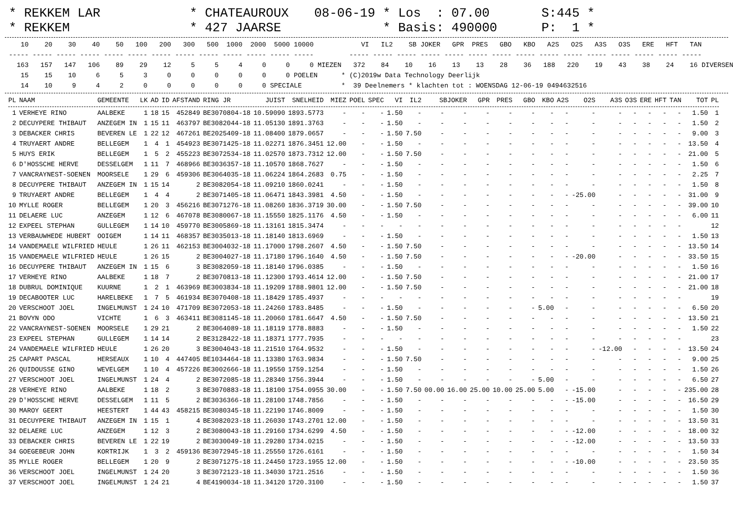* REKKEM LAR * REKKEM
* CHATEAUROUX * 427 JAARSE
08-06-19 * Los : 07.00 * Basis: 490000
S:445 * P: 1 *
   10    20    30    40    50   100   200   300   500  1000  2000  5000 10000            VI   IL2    SB JOKER   GPR  PRES   GBO   KBO   A2S   O2S   A3S   O3S   ERE   HFT   TAN
----- ----- ----- ----- ----- ----- ----- ----- ----- ----- ----- ----- -----         ----- ----- ----- ----- ----- ----- ----- ----- ----- ----- ----- ----- ----- ----- -----
  163   157   147   106    89    29    12     5     5     4     0     0     0 MIEZEN   372    84    10    16    13    13    28    36   188   220    19    43    38    24    16 DIVERSEN
   15    15    10     6     5     3     0     0     0     0     0     0 POELEN      * (C)2019w Data Technology Deerlijk
   14    10     9     4     2     0     0     0     0     0     0 SPECIALE          *  39 Deelnemers * klachten tot : WOENSDAG 12-06-19 0494632516
| PL | NAAM | GEMEENTE | LK | AD | ID | AFSTAND | RING JR | JUIST | SNELHEID | MIEZ | POEL | SPEC | VI | IL2 | SBJOKER | | GPR | PRES | GBO | KBO | A2S | O2S | A3S | O3S | ERE | HFT | TAN | TOT | PL |
| --- | --- | --- | --- | --- | --- | --- | --- | --- | --- | --- | --- | --- | --- | --- | --- | --- | --- | --- | --- | --- | --- | --- | --- | --- | --- | --- | --- | --- | --- |
| 1 | VERHEYE RINO | AALBEKE | 1 | 18 | 15 | 452849 | BE3070804-18 | 10.59090 | 1893.5773 | - | - | - | 1.50 | - | - | - | - | - | - | - | - | - | - | - | - | - | - | 1.50 | 1 |
| 2 | DECUYPERE THIBAUT | ANZEGEM IN | 1 | 15 | 11 | 463797 | BE3082044-18 | 11.05130 | 1891.3763 | - | - | - | 1.50 | - | - | - | - | - | - | - | - | - | - | - | - | - | - | 1.50 | 2 |
| 3 | DEBACKER CHRIS | BEVEREN LE | 1 | 22 | 12 | 467261 | BE2025409-18 | 11.08400 | 1879.0657 | - | - | - | 1.50 | 7.50 | - | - | - | - | - | - | - | - | - | - | - | - | - | 9.00 | 3 |
| 4 | TRUYAERT ANDRE | BELLEGEM | 1 | 4 | 1 | 454923 | BE3071425-18 | 11.02271 | 1876.3451 | 12.00 | - | - | 1.50 | - | - | - | - | - | - | - | - | - | - | - | - | - | - | 13.50 | 4 |
| 5 | HUYS ERIK | BELLEGEM | 1 | 5 | 2 | 455223 | BE3072534-18 | 11.02570 | 1873.7312 | 12.00 | - | - | 1.50 | 7.50 | - | - | - | - | - | - | - | - | - | - | - | - | - | 21.00 | 5 |
| 6 | D'HOSSCHE HERVE | DESSELGEM | 1 | 11 | 7 | 468966 | BE3036357-18 | 11.10570 | 1868.7627 | - | - | - | 1.50 | - | - | - | - | - | - | - | - | - | - | - | - | - | - | 1.50 | 6 |
| 7 | VANCRAYNEST-SOENEN | MOORSELE | 1 | 29 | 6 | 459306 | BE3064035-18 | 11.06224 | 1864.2683 | 0.75 | - | - | 1.50 | - | - | - | - | - | - | - | - | - | - | - | - | - | - | 2.25 | 7 |
| 8 | DECUYPERE THIBAUT | ANZEGEM IN | 1 | 15 | 14 | 2 | BE3082054-18 | 11.09210 | 1860.0241 | - | - | - | 1.50 | - | - | - | - | - | - | - | - | - | - | - | - | - | - | 1.50 | 8 |
| 9 | TRUYAERT ANDRE | BELLEGEM | 1 | 4 | 4 | 2 | BE3071405-18 | 11.06471 | 1843.3981 | 4.50 | - | - | 1.50 | - | - | - | - | - | - | - | - | -25.00 | - | - | - | - | - | 31.00 | 9 |
| 10 | MYLLE ROGER | BELLEGEM | 1 | 20 | 3 | 456216 | BE3071276-18 | 11.08260 | 1836.3719 | 30.00 | - | - | 1.50 | 7.50 | - | - | - | - | - | - | - | - | - | - | - | - | - | 39.00 | 10 |
| 11 | DELAERE LUC | ANZEGEM | 1 | 12 | 6 | 467078 | BE3080067-18 | 11.15550 | 1825.1176 | 4.50 | - | - | 1.50 | - | - | - | - | - | - | - | - | - | - | - | - | - | - | 6.00 | 11 |
| 12 | EXPEEL STEPHAN | GULLEGEM | 1 | 14 | 10 | 459770 | BE3005869-18 | 11.13161 | 1815.3474 | - | - | - | - | - | - | - | - | - | - | - | - | - | - | - | - | - | - | | 12 |
| 13 | VERBAUWHEDE HUBERT | OOIGEM | 1 | 14 | 11 | 468357 | BE3035013-18 | 11.18140 | 1813.6969 | - | - | - | 1.50 | - | - | - | - | - | - | - | - | - | - | - | - | - | - | 1.50 | 13 |
| 14 | VANDEMAELE WILFRIED | HEULE | 1 | 26 | 11 | 462153 | BE3004032-18 | 11.17000 | 1798.2607 | 4.50 | - | - | 1.50 | 7.50 | - | - | - | - | - | - | - | - | - | - | - | - | - | 13.50 | 14 |
| 15 | VANDEMAELE WILFRIED | HEULE | 1 | 26 | 15 | 2 | BE3004027-18 | 11.17180 | 1796.1640 | 4.50 | - | - | 1.50 | 7.50 | - | - | - | - | - | - | - | -20.00 | - | - | - | - | - | 33.50 | 15 |
| 16 | DECUYPERE THIBAUT | ANZEGEM IN | 1 | 15 | 6 | 3 | BE3082059-18 | 11.18140 | 1796.0385 | - | - | - | 1.50 | - | - | - | - | - | - | - | - | - | - | - | - | - | - | 1.50 | 16 |
| 17 | VERHEYE RINO | AALBEKE | 1 | 18 | 7 | 2 | BE3070813-18 | 11.12300 | 1793.4614 | 12.00 | - | - | 1.50 | 7.50 | - | - | - | - | - | - | - | - | - | - | - | - | - | 21.00 | 17 |
| 18 | DUBRUL DOMINIQUE | KUURNE | 1 | 2 | 1 | 463969 | BE3003834-18 | 11.19209 | 1788.9801 | 12.00 | - | - | 1.50 | 7.50 | - | - | - | - | - | - | - | - | - | - | - | - | - | 21.00 | 18 |
| 19 | DECABOOTER LUC | HARELBEKE | 1 | 7 | 5 | 461934 | BE3070408-18 | 11.18429 | 1785.4937 | - | - | - | - | - | - | - | - | - | - | - | - | - | - | - | - | - | - | | 19 |
| 20 | VERSCHOOT JOEL | INGELMUNST | 1 | 24 | 10 | 471709 | BE3072053-18 | 11.24260 | 1783.8485 | - | - | - | 1.50 | - | - | - | - | - | - | 5.00 | - | - | - | - | - | - | - | 6.50 | 20 |
| 21 | BOVYN ODO | VICHTE | 1 | 6 | 3 | 463411 | BE3081145-18 | 11.20060 | 1781.6647 | 4.50 | - | - | 1.50 | 7.50 | - | - | - | - | - | - | - | - | - | - | - | - | - | 13.50 | 21 |
| 22 | VANCRAYNEST-SOENEN | MOORSELE | 1 | 29 | 21 | 2 | BE3064089-18 | 11.18119 | 1778.8883 | - | - | - | 1.50 | - | - | - | - | - | - | - | - | - | - | - | - | - | - | 1.50 | 22 |
| 23 | EXPEEL STEPHAN | GULLEGEM | 1 | 14 | 14 | 2 | BE3128422-18 | 11.18371 | 1777.7935 | - | - | - | - | - | - | - | - | - | - | - | - | - | - | - | - | - | - | | 23 |
| 24 | VANDEMAELE WILFRIED | HEULE | 1 | 26 | 20 | 3 | BE3004043-18 | 11.21510 | 1764.9532 | - | - | - | 1.50 | - | - | - | - | - | - | - | - | - | -12.00 | - | - | - | - | 13.50 | 24 |
| 25 | CAPART PASCAL | HERSEAUX | 1 | 10 | 4 | 447405 | BE1034464-18 | 11.13380 | 1763.9834 | - | - | - | 1.50 | 7.50 | - | - | - | - | - | - | - | - | - | - | - | - | - | 9.00 | 25 |
| 26 | QUIDOUSSE GINO | WEVELGEM | 1 | 10 | 4 | 457226 | BE3002666-18 | 11.19550 | 1759.1254 | - | - | - | 1.50 | - | - | - | - | - | - | - | - | - | - | - | - | - | - | 1.50 | 26 |
| 27 | VERSCHOOT JOEL | INGELMUNST | 1 | 24 | 4 | 2 | BE3072085-18 | 11.28340 | 1756.3944 | - | - | - | 1.50 | - | - | - | - | - | - | 5.00 | - | - | - | - | - | - | - | 6.50 | 27 |
| 28 | VERHEYE RINO | AALBEKE | 1 | 18 | 2 | 3 | BE3070883-18 | 11.18100 | 1754.0955 | 30.00 | - | - | 1.50 | 7.50 | 00.00 | 16.00 | 25.00 | 10.00 | 25.00 | 5.00 | - | -15.00 | - | - | - | - | - | 235.00 | 28 |
| 29 | D'HOSSCHE HERVE | DESSELGEM | 1 | 11 | 5 | 2 | BE3036366-18 | 11.28100 | 1748.7856 | - | - | - | 1.50 | - | - | - | - | - | - | - | - | -15.00 | - | - | - | - | - | 16.50 | 29 |
| 30 | MAROY GEERT | HEESTERT | 1 | 44 | 43 | 458215 | BE3080345-18 | 11.22190 | 1746.8009 | - | - | - | 1.50 | - | - | - | - | - | - | - | - | - | - | - | - | - | - | 1.50 | 30 |
| 31 | DECUYPERE THIBAUT | ANZEGEM IN | 1 | 15 | 1 | 4 | BE3082023-18 | 11.26030 | 1743.2701 | 12.00 | - | - | 1.50 | - | - | - | - | - | - | - | - | - | - | - | - | - | - | 13.50 | 31 |
| 32 | DELAERE LUC | ANZEGEM | 1 | 12 | 3 | 2 | BE3080043-18 | 11.29160 | 1734.6299 | 4.50 | - | - | 1.50 | - | - | - | - | - | - | - | - | -12.00 | - | - | - | - | - | 18.00 | 32 |
| 33 | DEBACKER CHRIS | BEVEREN LE | 1 | 22 | 19 | 2 | BE3030049-18 | 11.29280 | 1734.0215 | - | - | - | 1.50 | - | - | - | - | - | - | - | - | -12.00 | - | - | - | - | - | 13.50 | 33 |
| 34 | GOEGEBEUR JOHN | KORTRIJK | 1 | 3 | 2 | 459136 | BE3072945-18 | 11.25550 | 1726.6161 | - | - | - | 1.50 | - | - | - | - | - | - | - | - | - | - | - | - | - | - | 1.50 | 34 |
| 35 | MYLLE ROGER | BELLEGEM | 1 | 20 | 9 | 2 | BE3071275-18 | 11.24450 | 1723.1955 | 12.00 | - | - | 1.50 | - | - | - | - | - | - | - | - | -10.00 | - | - | - | - | - | 23.50 | 35 |
| 36 | VERSCHOOT JOEL | INGELMUNST | 1 | 24 | 20 | 3 | BE3072123-18 | 11.34030 | 1721.2516 | - | - | - | 1.50 | - | - | - | - | - | - | - | - | - | - | - | - | - | - | 1.50 | 36 |
| 37 | VERSCHOOT JOEL | INGELMUNST | 1 | 24 | 21 | 4 | BE4190034-18 | 11.34120 | 1720.3100 | - | - | - | 1.50 | - | - | - | - | - | - | - | - | - | - | - | - | - | - | 1.50 | 37 |